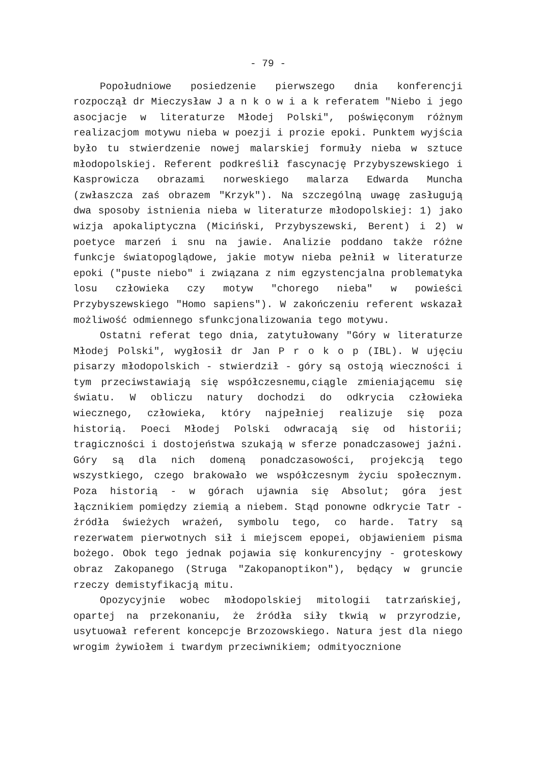- 79 -
Popołudniowe posiedzenie pierwszego dnia konferencji rozpoczął dr Mieczysław J a n k o w i a k referatem "Niebo i jego asocjacje w literaturze Młodej Polski", poświęconym różnym realizacjom motywu nieba w poezji i prozie epoki. Punktem wyjścia było tu stwierdzenie nowej malarskiej formuły nieba w sztuce młodopolskiej. Referent podkreślił fascynację Przybyszewskiego i Kasprowicza obrazami norweskiego malarza Edwarda Muncha (zwłaszcza zaś obrazem "Krzyk"). Na szczególną uwagę zasługują dwa sposoby istnienia nieba w literaturze młodopolskiej: 1) jako wizja apokaliptyczna (Miciński, Przybyszewski, Berent) i 2) w poetyce marzeń i snu na jawie. Analizie poddano także różne funkcje światopoglądowe, jakie motyw nieba pełnił w literaturze epoki ("puste niebo" i związana z nim egzystencjalna problematyka losu człowieka czy motyw "chorego nieba" w powieści Przybyszewskiego "Homo sapiens"). W zakończeniu referent wskazał możliwość odmiennego sfunkcjonalizowania tego motywu.
Ostatni referat tego dnia, zatytułowany "Góry w literaturze Młodej Polski", wygłosił dr Jan P r o k o p (IBL). W ujęciu pisarzy młodopolskich - stwierdził - góry są ostoją wieczności i tym przeciwstawiają się współczesnemu,ciągle zmieniającemu się światu. W obliczu natury dochodzi do odkrycia człowieka wiecznego, człowieka, który najpełniej realizuje się poza historią. Poeci Młodej Polski odwracają się od historii; tragiczności i dostojeństwa szukają w sferze ponadczasowej jaźni. Góry są dla nich domeną ponadczasowości, projekcją tego wszystkiego, czego brakowało we współczesnym życiu społecznym. Poza historią - w górach ujawnia się Absolut; góra jest łącznikiem pomiędzy ziemią a niebem. Stąd ponowne odkrycie Tatr - źródła świeżych wrażeń, symbolu tego, co harde. Tatry są rezerwatem pierwotnych sił i miejscem epopei, objawieniem pisma bożego. Obok tego jednak pojawia się konkurencyjny - groteskowy obraz Zakopanego (Struga "Zakopanoptikon"), będący w gruncie rzeczy demistyfikacją mitu.
Opozycyjnie wobec młodopolskiej mitologii tatrzańskiej, opartej na przekonaniu, że źródła siły tkwią w przyrodzie, usytuował referent koncepcje Brzozowskiego. Natura jest dla niego wrogim żywiołem i twardym przeciwnikiem; odmityocznione